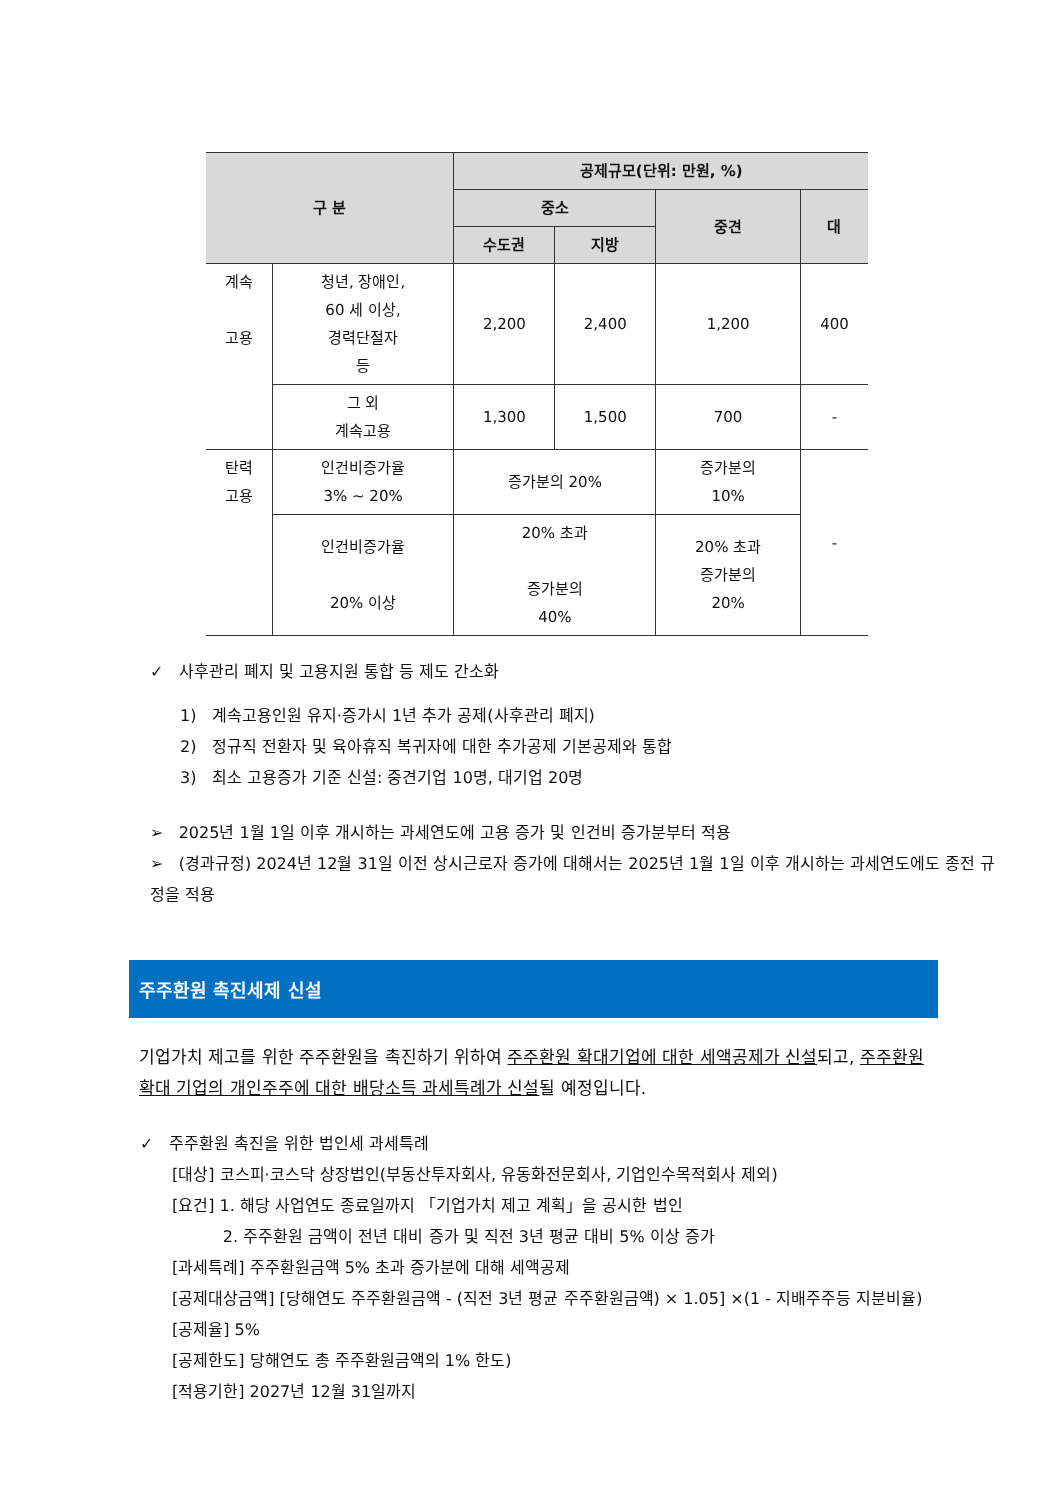| 구 분 | | 공제규모(단위: 만원, %) | | | |
| --- | --- | --- | --- | --- | --- |
| | | 중소 | | 중견 | 대 |
| | | 수도권 | 지방 | | |
| 계속 고용 | 청년, 장애인, 60 세 이상, 경력단절자 등 | 2,200 | 2,400 | 1,200 | 400 |
| | 그 외 계속고용 | 1,300 | 1,500 | 700 | - |
| 탄력 고용 | 인건비증가율 3% ~ 20% | 증가분의 20% | | 증가분의 10% | - |
| | 인건비증가율 20% 이상 | 20% 초과 증가분의 40% | | 20% 초과 증가분의 20% | |
✓ 사후관리 폐지 및 고용지원 통합 등 제도 간소화
1) 계속고용인원 유지·증가시 1년 추가 공제(사후관리 폐지)
2) 정규직 전환자 및 육아휴직 복귀자에 대한 추가공제 기본공제와 통합
3) 최소 고용증가 기준 신설: 중견기업 10명, 대기업 20명
➢ 2025년 1월 1일 이후 개시하는 과세연도에 고용 증가 및 인건비 증가분부터 적용
➢ (경과규정) 2024년 12월 31일 이전 상시근로자 증가에 대해서는 2025년 1월 1일 이후 개시하는 과세연도에도 종전 규정을 적용
주주환원 촉진세제 신설
기업가치 제고를 위한 주주환원을 촉진하기 위하여 주주환원 확대기업에 대한 세액공제가 신설되고, 주주환원 확대 기업의 개인주주에 대한 배당소득 과세특례가 신설될 예정입니다.
✓ 주주환원 촉진을 위한 법인세 과세특례
[대상] 코스피·코스닥 상장법인(부동산투자회사, 유동화전문회사, 기업인수목적회사 제외)
[요건] 1. 해당 사업연도 종료일까지 「기업가치 제고 계획」을 공시한 법인
2. 주주환원 금액이 전년 대비 증가 및 직전 3년 평균 대비 5% 이상 증가
[과세특례] 주주환원금액 5% 초과 증가분에 대해 세액공제
[공제대상금액] [당해연도 주주환원금액 - (직전 3년 평균 주주환원금액) × 1.05] ×(1 - 지배주주등 지분비율)
[공제율] 5%
[공제한도] 당해연도 총 주주환원금액의 1% 한도)
[적용기한] 2027년 12월 31일까지